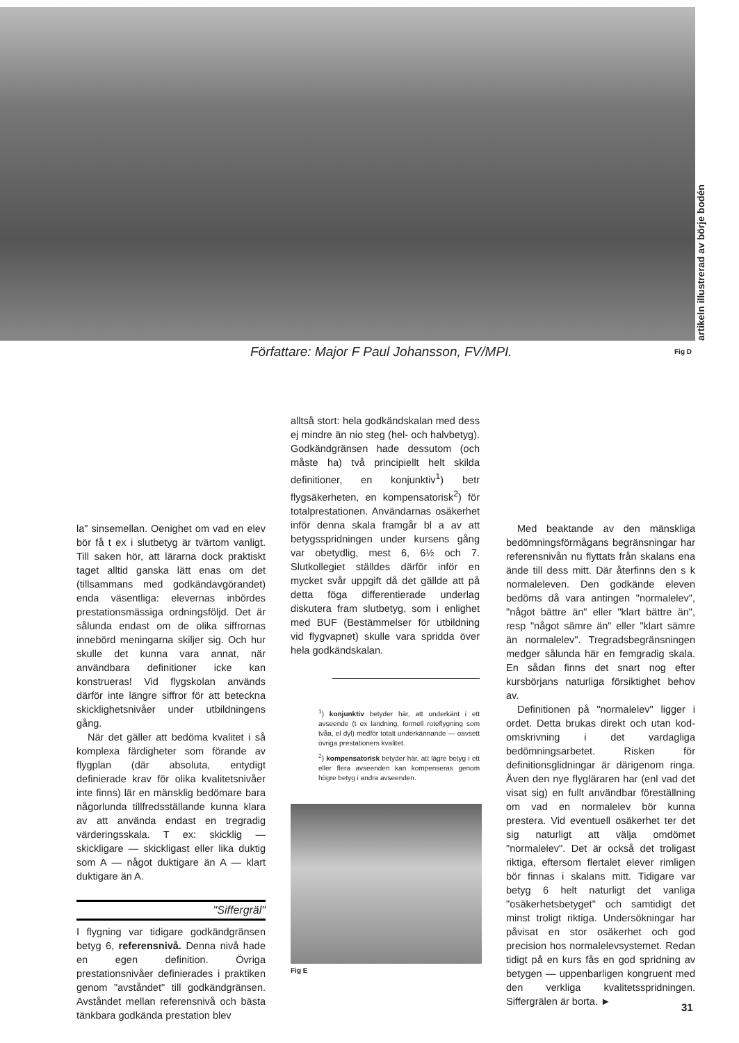artikeln illustrerad av börje bodén
Författare: Major F Paul Johansson, FV/MPI.
Fig D
la" sinsemellan. Oenighet om vad en elev bör få t ex i slutbetyg är tvärtom vanligt. Till saken hör, att lärarna dock praktiskt taget alltid ganska lätt enas om det (tillsammans med godkändavgörandet) enda väsentliga: elevernas inbördes prestationsmässiga ordningsföljd. Det är sålunda endast om de olika siffrornas innebörd meningarna skiljer sig. Och hur skulle det kunna vara annat, när användbara definitioner icke kan konstrueras! Vid flygskolan används därför inte längre siffror för att beteckna skicklighetsnivåer under utbildningens gång.
När det gäller att bedöma kvalitet i så komplexa färdigheter som förande av flygplan (där absoluta, entydigt definierade krav för olika kvalitetsnivåer inte finns) lär en mänsklig bedömare bara någorlunda tillfredsställande kunna klara av att använda endast en tregradig värderingsskala. T ex: skicklig — skickligare — skickligast eller lika duktig som A — något duktigare än A — klart duktigare än A.
"Siffergräl"
I flygning var tidigare godkändgränsen betyg 6, referensnivå. Denna nivå hade en egen definition. Övriga prestationsnivåer definierades i praktiken genom "avståndet" till godkändgränsen. Avståndet mellan referensnivå och bästa tänkbara godkända prestation blev
alltså stort: hela godkändskalan med dess ej mindre än nio steg (hel- och halvbetyg). Godkändgränsen hade dessutom (och måste ha) två principiellt helt skilda definitioner, en konjunktiv<sup>1</sup>) betr flygsäkerheten, en kompensatorisk<sup>2</sup>) för totalprestationen. Användarnas osäkerhet inför denna skala framgår bl a av att betygsspridningen under kursens gång var obetydlig, mest 6, 6½ och 7. Slutkollegiet ställdes därför inför en mycket svår uppgift då det gällde att på detta föga differentierade underlag diskutera fram slutbetyg, som i enlighet med BUF (Bestämmelser för utbildning vid flygvapnet) skulle vara spridda över hela godkändskalan.
<sup>1</sup>) konjunktiv betyder här, att underkänt i ett avseende (t ex landning, formell roteflygning som tvåa, el dyl) medför totalt underkännande — oavsett övriga prestationers kvalitet.
<sup>2</sup>) kompensatorisk betyder här, att lägre betyg i ett eller flera avseenden kan kompenseras genom högre betyg i andra avseenden.
Fig E
Med beaktande av den mänskliga bedömningsförmågans begränsningar har referensnivån nu flyttats från skalans ena ände till dess mitt. Där återfinns den s k normaleleven. Den godkände eleven bedöms då vara antingen "normalelev", "något bättre än" eller "klart bättre än", resp "något sämre än" eller "klart sämre än normalelev". Tregradsbegränsningen medger sålunda här en femgradig skala. En sådan finns det snart nog efter kursbörjans naturliga försiktighet behov av.
Definitionen på "normalelev" ligger i ordet. Detta brukas direkt och utan kod-omskrivning i det vardagliga bedömningsarbetet. Risken för definitionsglidningar är därigenom ringa. Även den nye flygläraren har (enl vad det visat sig) en fullt användbar föreställning om vad en normalelev bör kunna prestera. Vid eventuell osäkerhet ter det sig naturligt att välja omdömet "normalelev". Det är också det troligast riktiga, eftersom flertalet elever rimligen bör finnas i skalans mitt. Tidigare var betyg 6 helt naturligt det vanliga "osäkerhetsbetyget" och samtidigt det minst troligt riktiga. Undersökningar har påvisat en stor osäkerhet och god precision hos normalelevsystemet. Redan tidigt på en kurs fås en god spridning av betygen — uppenbarligen kongruent med den verkliga kvalitetsspridningen. Siffergrälen är borta. ►
31